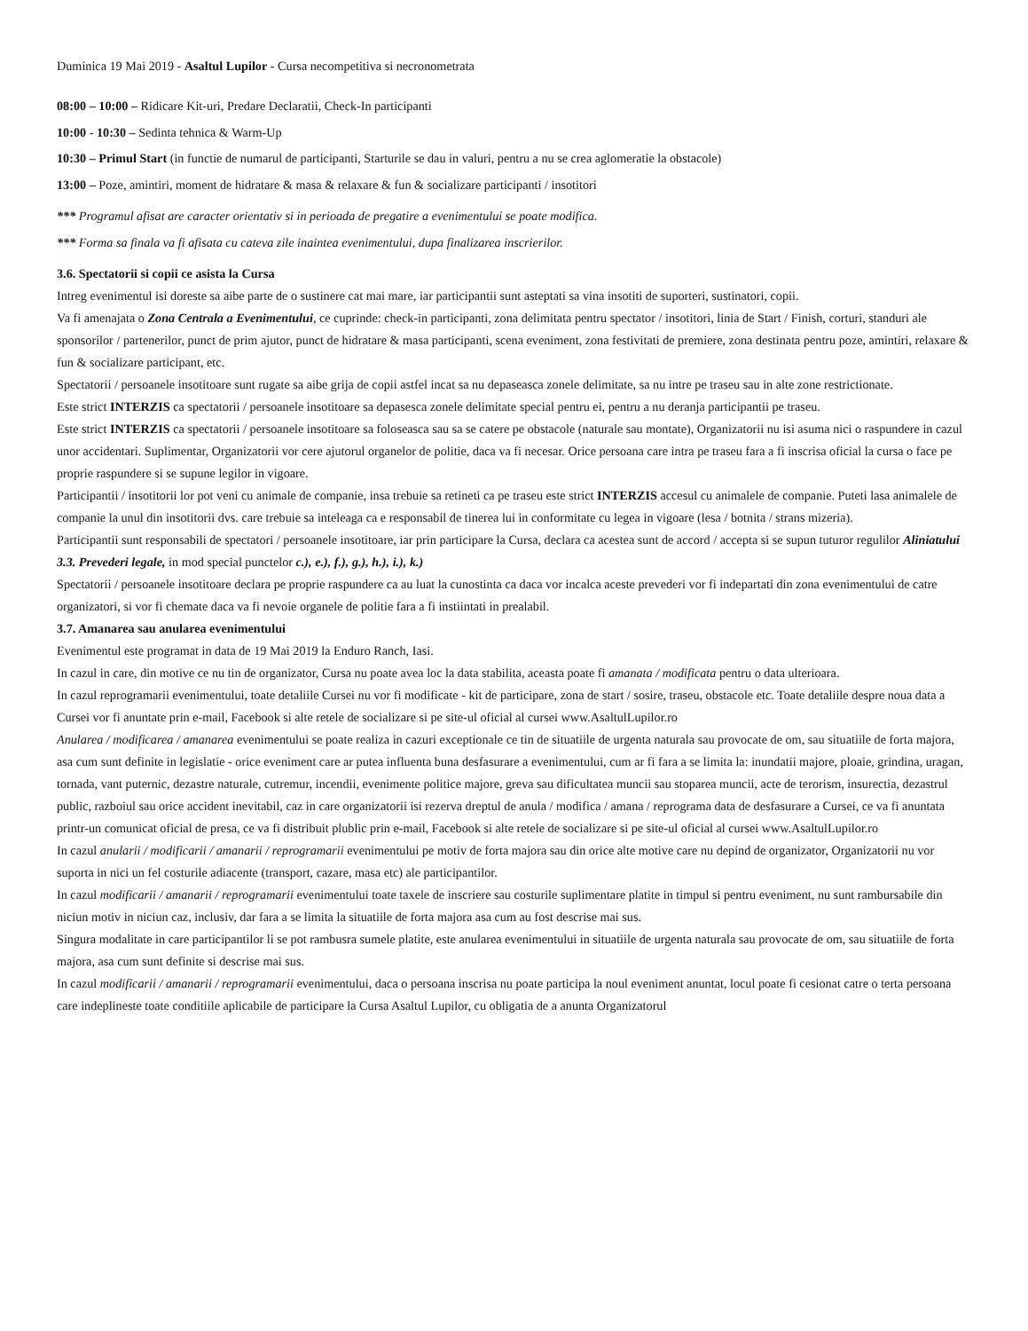Duminica 19 Mai 2019 - Asaltul Lupilor - Cursa necompetitiva si necronometrata
08:00 – 10:00 – Ridicare Kit-uri, Predare Declaratii, Check-In participanti
10:00 - 10:30 – Sedinta tehnica & Warm-Up
10:30 – Primul Start (in functie de numarul de participanti, Starturile se dau in valuri, pentru a nu se crea aglomeratie la obstacole)
13:00 – Poze, amintiri, moment de hidratare & masa & relaxare & fun & socializare participanti / insotitori
*** Programul afisat are caracter orientativ si in perioada de pregatire a evenimentului se poate modifica.
*** Forma sa finala va fi afisata cu cateva zile inaintea evenimentului, dupa finalizarea inscrierilor.
3.6. Spectatorii si copii ce asista la Cursa
Intreg evenimentul isi doreste sa aibe parte de o sustinere cat mai mare, iar participantii sunt asteptati sa vina insotiti de suporteri, sustinatori, copii.
Va fi amenajata o Zona Centrala a Evenimentului, ce cuprinde: check-in participanti, zona delimitata pentru spectator / insotitori, linia de Start / Finish, corturi, standuri ale sponsorilor / partenerilor, punct de prim ajutor, punct de hidratare & masa participanti, scena eveniment, zona festivitati de premiere, zona destinata pentru poze, amintiri, relaxare & fun & socializare participant, etc.
Spectatorii / persoanele insotitoare sunt rugate sa aibe grija de copii astfel incat sa nu depaseasca zonele delimitate, sa nu intre pe traseu sau in alte zone restrictionate.
Este strict INTERZIS ca spectatorii / persoanele insotitoare sa depasesca zonele delimitate special pentru ei, pentru a nu deranja participantii pe traseu.
Este strict INTERZIS ca spectatorii / persoanele insotitoare sa foloseasca sau sa se catere pe obstacole (naturale sau montate), Organizatorii nu isi asuma nici o raspundere in cazul unor accidentari. Suplimentar, Organizatorii vor cere ajutorul organelor de politie, daca va fi necesar. Orice persoana care intra pe traseu fara a fi inscrisa oficial la cursa o face pe proprie raspundere si se supune legilor in vigoare.
Participantii / insotitorii lor pot veni cu animale de companie, insa trebuie sa retineti ca pe traseu este strict INTERZIS accesul cu animalele de companie. Puteti lasa animalele de companie la unul din insotitorii dvs. care trebuie sa inteleaga ca e responsabil de tinerea lui in conformitate cu legea in vigoare (lesa / botnita / strans mizeria).
Participantii sunt responsabili de spectatori / persoanele insotitoare, iar prin participare la Cursa, declara ca acestea sunt de accord / accepta si se supun tuturor regulilor Aliniatului 3.3. Prevederi legale, in mod special punctelor c.), e.), f.), g.), h.), i.), k.)
Spectatorii / persoanele insotitoare declara pe proprie raspundere ca au luat la cunostinta ca daca vor incalca aceste prevederi vor fi indepartati din zona evenimentului de catre organizatori, si vor fi chemate daca va fi nevoie organele de politie fara a fi instiintati in prealabil.
3.7. Amanarea sau anularea evenimentului
Evenimentul este programat in data de 19 Mai 2019 la Enduro Ranch, Iasi.
In cazul in care, din motive ce nu tin de organizator, Cursa nu poate avea loc la data stabilita, aceasta poate fi amanata / modificata pentru o data ulterioara.
In cazul reprogramarii evenimentului, toate detaliile Cursei nu vor fi modificate - kit de participare, zona de start / sosire, traseu, obstacole etc. Toate detaliile despre noua data a Cursei vor fi anuntate prin e-mail, Facebook si alte retele de socializare si pe site-ul oficial al cursei www.AsaltulLupilor.ro
Anularea / modificarea / amanarea evenimentului se poate realiza in cazuri exceptionale ce tin de situatiile de urgenta naturala sau provocate de om, sau situatiile de forta majora, asa cum sunt definite in legislatie - orice eveniment care ar putea influenta buna desfasurare a evenimentului, cum ar fi fara a se limita la: inundatii majore, ploaie, grindina, uragan, tornada, vant puternic, dezastre naturale, cutremur, incendii, evenimente politice majore, greva sau dificultatea muncii sau stoparea muncii, acte de terorism, insurectia, dezastrul public, razboiul sau orice accident inevitabil, caz in care organizatorii isi rezerva dreptul de anula / modifica / amana / reprograma data de desfasurare a Cursei, ce va fi anuntata printr-un comunicat oficial de presa, ce va fi distribuit plublic prin e-mail, Facebook si alte retele de socializare si pe site-ul oficial al cursei www.AsaltulLupilor.ro
In cazul anularii / modificarii / amanarii / reprogramarii evenimentului pe motiv de forta majora sau din orice alte motive care nu depind de organizator, Organizatorii nu vor suporta in nici un fel costurile adiacente (transport, cazare, masa etc) ale participantilor.
In cazul modificarii / amanarii / reprogramarii evenimentului toate taxele de inscriere sau costurile suplimentare platite in timpul si pentru eveniment, nu sunt rambursabile din niciun motiv in niciun caz, inclusiv, dar fara a se limita la situatiile de forta majora asa cum au fost descrise mai sus.
Singura modalitate in care participantilor li se pot rambusra sumele platite, este anularea evenimentului in situatiile de urgenta naturala sau provocate de om, sau situatiile de forta majora, asa cum sunt definite si descrise mai sus.
In cazul modificarii / amanarii / reprogramarii evenimentului, daca o persoana inscrisa nu poate participa la noul eveniment anuntat, locul poate fi cesionat catre o terta persoana care indeplineste toate conditiile aplicabile de participare la Cursa Asaltul Lupilor, cu obligatia de a anunta Organizatorul